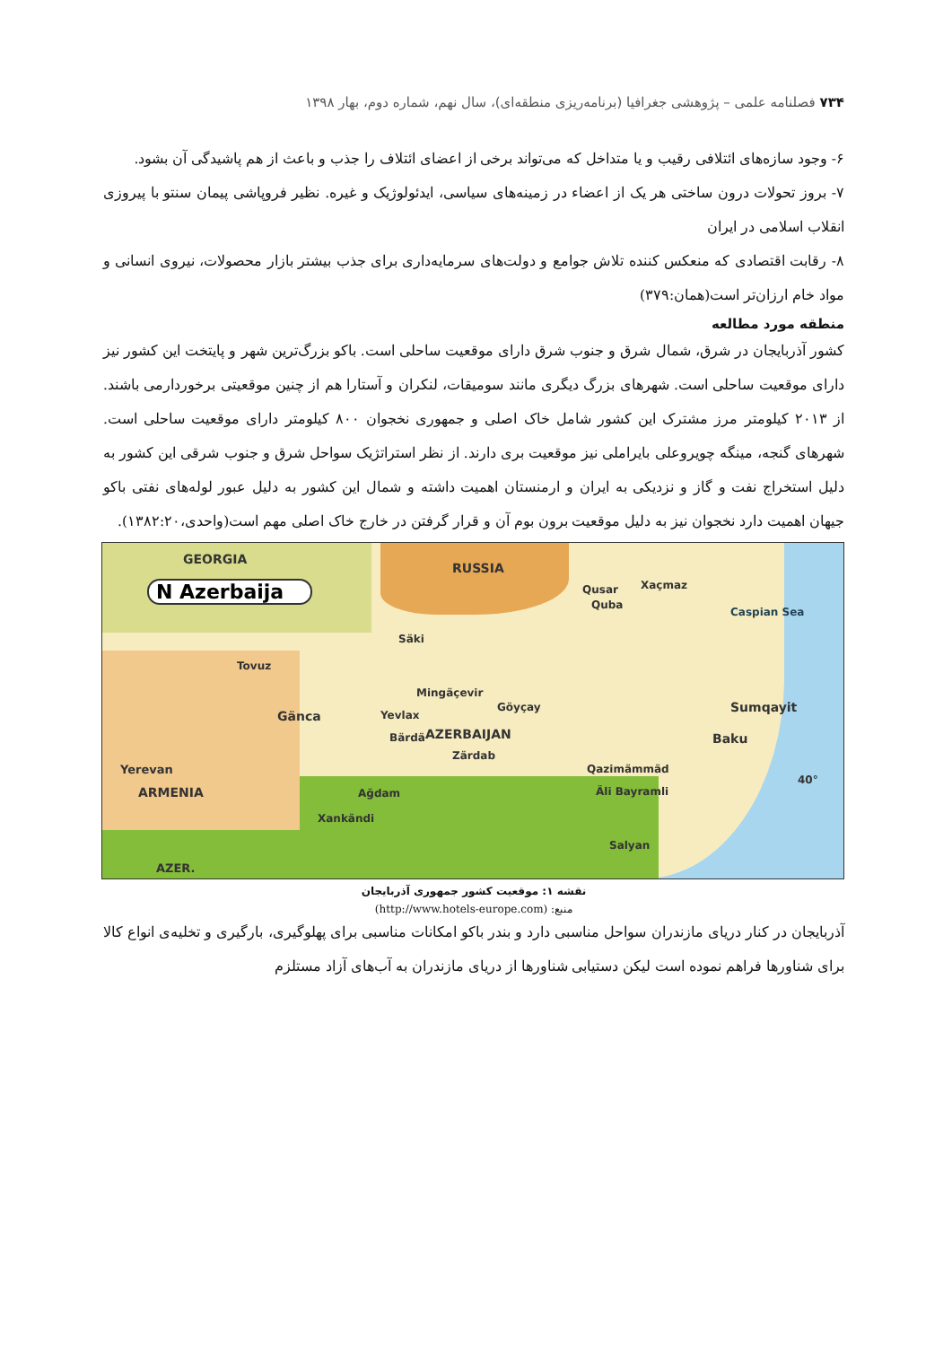۷۳۴ فصلنامه علمی – پژوهشی جغرافیا (برنامه‌ریزی منطقه‌ای)، سال نهم، شماره دوم، بهار ۱۳۹۸
۶- وجود سازه‌های ائتلافی رقیب و یا متداخل که می‌تواند برخی از اعضای ائتلاف را جذب و باعث از هم پاشیدگی آن بشود.
۷- بروز تحولات درون ساختی هر یک از اعضاء در زمینه‌های سیاسی، ایدئولوژیک و غیره. نظیر فروپاشی پیمان سنتو با پیروزی انقلاب اسلامی در ایران
۸- رقابت اقتصادی که منعکس کننده تلاش جوامع و دولت‌های سرمایه‌داری برای جذب بیشتر بازار محصولات، نیروی انسانی و مواد خام ارزان‌تر است(همان:۳۷۹)
منطقه مورد مطالعه
کشور آذربایجان در شرق، شمال شرق و جنوب شرق دارای موقعیت ساحلی است. باکو بزرگ‌ترین شهر و پایتخت این کشور نیز دارای موقعیت ساحلی است. شهرهای بزرگ دیگری مانند سومیقات، لنکران و آستارا هم از چنین موقعیتی برخوردارمی باشند. از ۲۰۱۳ کیلومتر مرز مشترک این کشور شامل خاک اصلی و جمهوری نخجوان ۸۰۰ کیلومتر دارای موقعیت ساحلی است. شهرهای گنجه، مینگه چویروعلی بایراملی نیز موقعیت بری دارند. از نظر استراتژیک سواحل شرق و جنوب شرقی این کشور به دلیل استخراج نفت و گاز و نزدیکی به ایران و ارمنستان اهمیت داشته و شمال این کشور به دلیل عبور لوله‌های نفتی باکو جیهان اهمیت دارد نخجوان نیز به دلیل موقعیت برون بوم آن و قرار گرفتن در خارج خاک اصلی مهم است(واحدی،۱۳۸۲:۲۰).
GEORGIA
N Azerbaija
RUSSIA
Qusar Xaçmaz
Quba
Caspian Sea
Säki
Tovuz
Mingäçevir
Gänca Yevlax
Göyçay Sumqayit
Bärdä AZERBAIJAN Baku
Zärdab
Qazimämmäd
Yerevan
40°
ARMENIA Ağdam Äli Bayramli
Xankändi
Salyan
AZER.
نقشه ۱: موقعیت کشور جمهوری آذربایجان
منبع: (http://www.hotels-europe.com)
آذربایجان در کنار دریای مازندران سواحل مناسبی دارد و بندر باکو امکانات مناسبی برای پهلوگیری، بارگیری و تخلیه‌ی انواع کالا برای شناورها فراهم نموده است لیکن دستیابی شناورها از دریای مازندران به آب‌های آزاد مستلزم